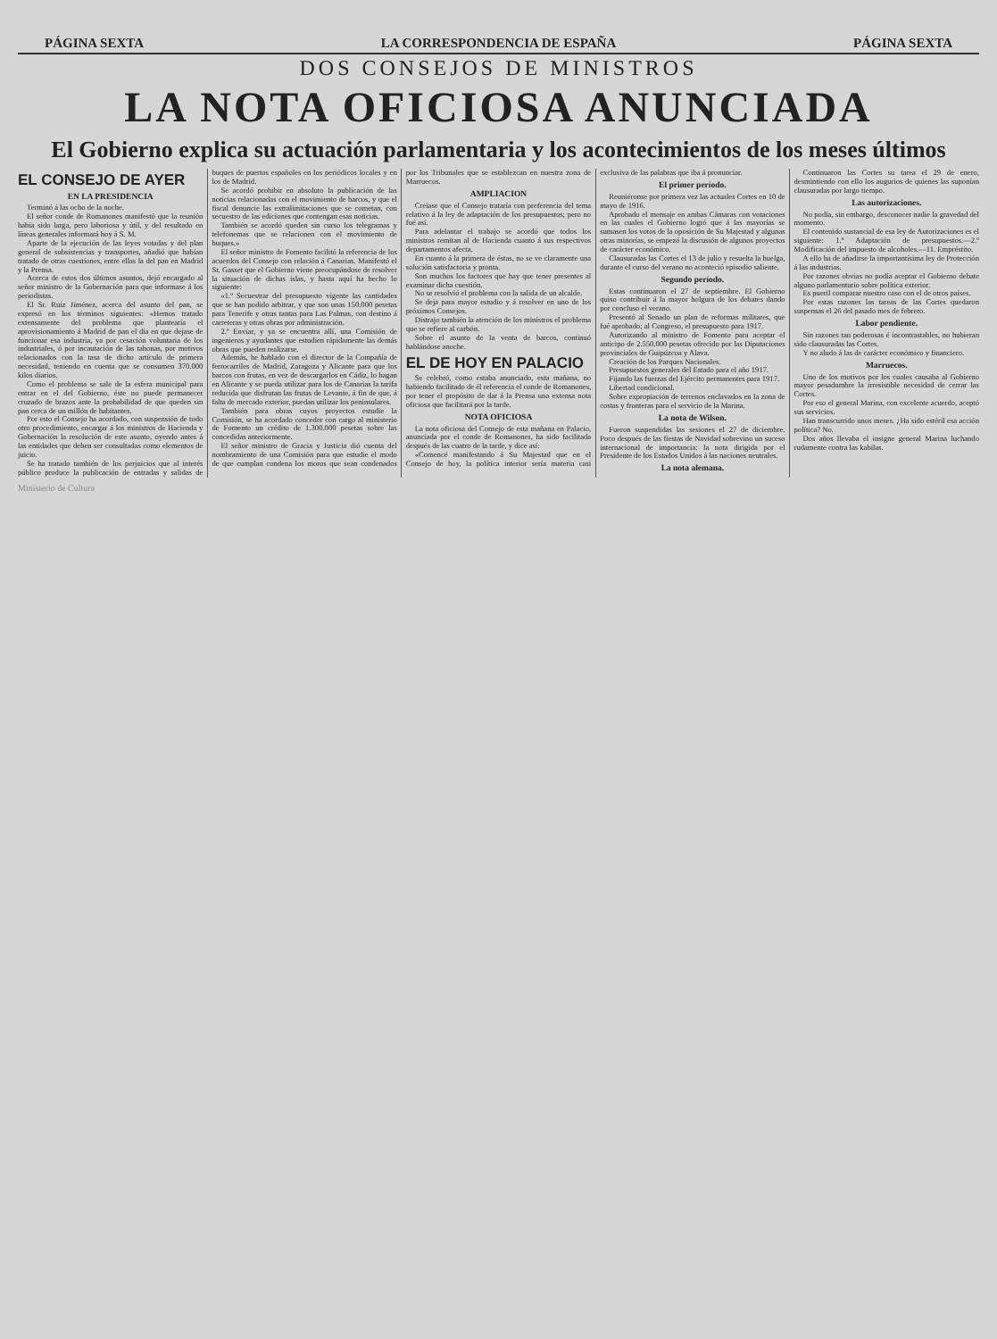PÁGINA SEXTA LA CORRESPONDENCIA DE ESPAÑA PÁGINA SEXTA
DOS CONSEJOS DE MINISTROS
LA NOTA OFICIOSA ANUNCIADA
El Gobierno explica su actuación parlamentaria y los acontecimientos de los meses últimos
EL CONSEJO DE AYER
EN LA PRESIDENCIA
Terminó á las ocho de la noche.
El señor conde de Romanones manifestó que la reunión había sido larga, pero laboriosa y útil, y del resultado en líneas generales informará hoy á S. M.
Aparte de la ejecución de las leyes votadas y del plan general de subsistencias y transportes, añadió que habían tratado de otras cuestiones, entre ellas la del pan en Madrid y la Prensa.
Acerca de estos dos últimos asuntos, dejó encargado al señor ministro de la Gobernación para que informase á los periodistas.
El Sr. Ruiz Jiménez, acerca del asunto del pan, se expresó en los términos siguientes: «Hemos tratado extensamente del problema que plantearía el aprovisionamiento á Madrid de pan el día en que dejase de funcionar esa industria, ya por cesación voluntaria de los industriales, ó por incautación de las tahonas, por motivos relacionados con la tasa de dicho artículo de primera necesidad, teniendo en cuenta que se consumen 370.000 kilos diarios.
Como el problema se sale de la esfera municipal para entrar en el del Gobierno, éste no puede permanecer cruzado de brazos ante la probabilidad de que queden sin pan cerca de un millón de habitantes.
Por esto el Consejo ha acordado, con suspensión de todo otro procedimiento, encargar á los ministros de Hacienda y Gobernación la resolución de este asunto, oyendo antes á las entidades que deben ser consultadas como elementos de juicio.
Se ha tratado también de los perjuicios que al interés público produce la publicación de entradas y salidas de buques de puertos españoles en los periódicos locales y en los de Madrid.
Se acordó prohibir en absoluto la publicación de las noticias relacionadas con el movimiento de barcos, y que el fiscal denuncie las extralimitaciones que se cometan, con secuestro de las ediciones que contengan esas noticias.
También se acordó queden sin curso los telegramas y telefonemas que se relacionen con el movimiento de buques.»
El señor ministro de Fomento facilitó la referencia de los acuerdos del Consejo con relación á Canarias. Manifestó el Sr. Gasset que el Gobierno viene preocupándose de resolver la situación de dichas islas, y hasta aquí ha hecho lo siguiente:
«1.º Secuestrar del presupuesto vigente las cantidades que se han podido arbitrar, y que son unas 150.000 pesetas para Tenerife y otras tantas para Las Palmas, con destino á carreteras y otras obras por administración.
2.º Enviar, y ya se encuentra allí, una Comisión de ingenieros y ayudantes que estudien rápidamente las demás obras que pueden realizarse.
Además, he hablado con el director de la Compañía de ferrocarriles de Madrid, Zaragoza y Alicante para que los barcos con frutas, en vez de descargarlos en Cádiz, lo hagan en Alicante y se pueda utilizar para los de Canarias la tarifa reducida que disfrutan las frutas de Levante, á fin de que, á falta de mercado exterior, puedan utilizar los peninsulares.
También para obras cuyos proyectos estudie la Comisión, se ha acordado conceder con cargo al ministerio de Fomento un crédito de 1.300.000 pesetas sobre las concedidas anteriormente.
El señor ministro de Gracia y Justicia dió cuenta del nombramiento de una Comisión para que estudie el modo de que cumplan condena los moros que sean condenados por los Tribunales que se establezcan en nuestra zona de Marruecos.
AMPLIACION
Creíase que el Consejo trataría con preferencia del tema relativo á la ley de adaptación de los presupuestos; pero no fué así.
Para adelantar el trabajo se acordó que todos los ministros remitan al de Hacienda cuanto á sus respectivos departamentos afecta.
En cuanto á la primera de éstas, no se ve claramente una solución satisfactoria y pronta.
Son muchos los factores que hay que tener presentes al examinar dicha cuestión.
No se resolvió el problema con la salida de un alcalde.
Se deja para mayor estudio y á resolver en uno de los próximos Consejos.
Distrajo también la atención de los ministros el problema que se refiere al carbón.
Sobre el asunto de la venta de barcos, continuó hablándose anoche.
EL DE HOY EN PALACIO
Se celebró, como estaba anunciado, esta mañana, no habiendo facilitado de él referencia el conde de Romanones, por tener el propósito de dar á la Prensa una extensa nota oficiosa que facilitará por la tarde.
NOTA OFICIOSA
La nota oficiosa del Consejo de esta mañana en Palacio, anunciada por el conde de Romanones, ha sido facilitada después de las cuatro de la tarde, y dice así:
«Comencé manifestando á Su Majestad que en el Consejo de hoy, la política interior sería materia casi exclusiva de las palabras que iba á pronunciar.
El primer período.
Reuniéronse por primera vez las actuales Cortes en 10 de mayo de 1916.
Aprobado el mensaje en ambas Cámaras con votaciones en las cuales el Gobierno logró que á las mayorías se sumasen los votos de la oposición de Su Majestad y algunas otras minorías, se empezó la discusión de algunos proyectos de carácter económico.
Clausuradas las Cortes el 13 de julio y resuelta la huelga, durante el curso del verano no aconteció episodio saliente.
Segundo período.
Estas continuaron el 27 de septiembre. El Gobierno quiso contribuir á la mayor holgura de los debates dando por concluso el verano.
Presentó al Senado un plan de reformas militares, que fué aprobado; al Congreso, el presupuesto para 1917.
Autorizando al ministro de Fomento para aceptar el anticipo de 2.550.000 pesetas ofrecido por las Diputaciones provinciales de Guipúzcoa y Alava.
Creación de los Parques Nacionales.
Presupuestos generales del Estado para el año 1917.
Fijando las fuerzas del Ejército permanentes para 1917.
Libertad condicional.
Sobre expropiación de terrenos enclavados en la zona de costas y fronteras para el servicio de la Marina.
La nota de Wilson.
Fueron suspendidas las sesiones el 27 de diciembre. Poco después de las fiestas de Navidad sobrevino un suceso internacional de importancia: la nota dirigida por el Presidente de los Estados Unidos á las naciones neutrales.
La nota alemana.
Continuaron las Cortes su tarea el 29 de enero, desmintiendo con ello los augurios de quienes las suponían clausuradas por largo tiempo.
Las autorizaciones.
No podía, sin embargo, desconocer nadie la gravedad del momento.
El contenido sustancial de esa ley de Autorizaciones es el siguiente: 1.º Adaptación de presupuestos.—2.º Modificación del impuesto de alcoholes.—11. Empréstito.
A ello ha de añadirse la importantísima ley de Protección á las industrias.
Por razones obvias no podía aceptar el Gobierno debate alguno parlamentario sobre política exterior.
Es pueril comparar nuestro caso con el de otros países.
Por estas razones las tareas de las Cortes quedaron suspensas el 26 del pasado mes de febrero.
Labor pendiente.
Sin razones tan poderosas é incontrastables, no hubieran sido clausuradas las Cortes.
Y no aludo á las de carácter económico y financiero.
Marruecos.
Uno de los motivos por los cuales causaba al Gobierno mayor pesadumbre la irresistible necesidad de cerrar las Cortes.
Por eso el general Marina, con excelente acuerdo, aceptó sus servicios.
Han transcurrido unos meses. ¿Ha sido estéril esa acción política? No.
Dos años llevaba el insigne general Marina luchando rudamente contra las kabilas.
Ministerio de Cultura